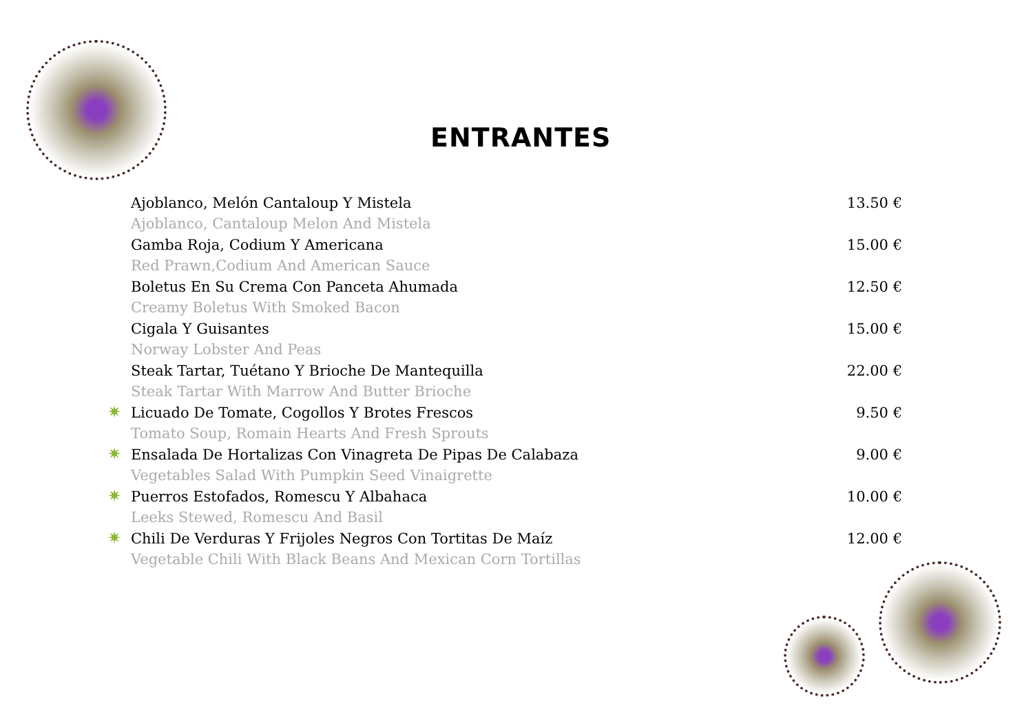ENTRANTES
Ajoblanco, Melón Cantaloup Y Mistela
Ajoblanco, Cantaloup Melon And Mistela
13.50 €
Gamba Roja, Codium Y Americana
Red Prawn,Codium And American Sauce
15.00 €
Boletus En Su Crema Con Panceta Ahumada
Creamy Boletus With Smoked Bacon
12.50 €
Cigala Y Guisantes
Norway Lobster And Peas
15.00 €
Steak Tartar, Tuétano Y Brioche De Mantequilla
Steak Tartar With Marrow And Butter Brioche
22.00 €
✷
Licuado De Tomate, Cogollos Y Brotes Frescos
Tomato Soup, Romain Hearts And Fresh Sprouts
9.50 €
✷
Ensalada De Hortalizas Con Vinagreta De Pipas De Calabaza
Vegetables Salad With Pumpkin Seed Vinaigrette
9.00 €
✷
Puerros Estofados, Romescu Y Albahaca
Leeks Stewed, Romescu And Basil
10.00 €
✷
Chili De Verduras Y Frijoles Negros Con Tortitas De Maíz
Vegetable Chili With Black Beans And Mexican Corn Tortillas
12.00 €